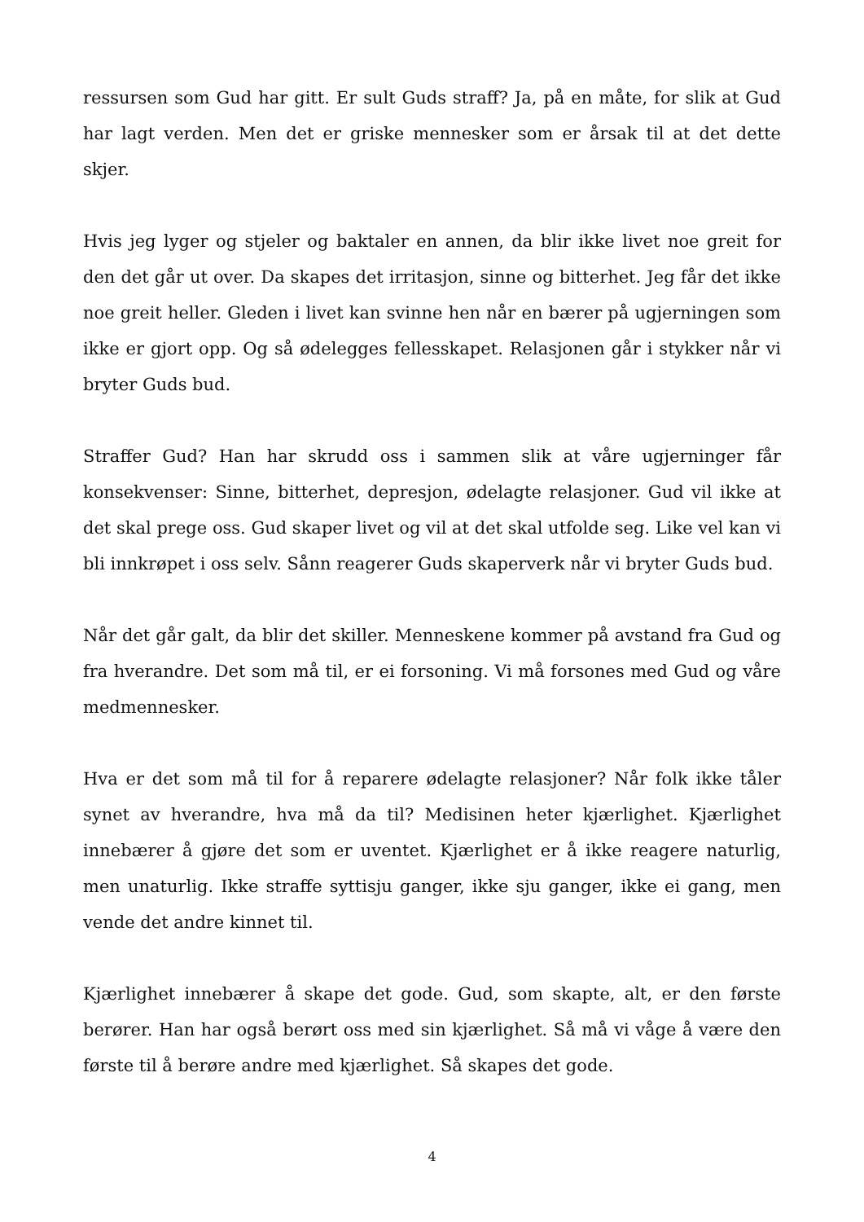ressursen som Gud har gitt. Er sult Guds straff? Ja, på en måte, for slik at Gud har lagt verden. Men det er griske mennesker som er årsak til at det dette skjer.
Hvis jeg lyger og stjeler og baktaler en annen, da blir ikke livet noe greit for den det går ut over. Da skapes det irritasjon, sinne og bitterhet. Jeg får det ikke noe greit heller. Gleden i livet kan svinne hen når en bærer på ugjerningen som ikke er gjort opp. Og så ødelegges fellesskapet. Relasjonen går i stykker når vi bryter Guds bud.
Straffer Gud? Han har skrudd oss i sammen slik at våre ugjerninger får konsekvenser: Sinne, bitterhet, depresjon, ødelagte relasjoner. Gud vil ikke at det skal prege oss. Gud skaper livet og vil at det skal utfolde seg. Like vel kan vi bli innkrøpet i oss selv. Sånn reagerer Guds skaperverk når vi bryter Guds bud.
Når det går galt, da blir det skiller. Menneskene kommer på avstand fra Gud og fra hverandre. Det som må til, er ei forsoning. Vi må forsones med Gud og våre medmennesker.
Hva er det som må til for å reparere ødelagte relasjoner? Når folk ikke tåler synet av hverandre, hva må da til? Medisinen heter kjærlighet. Kjærlighet innebærer å gjøre det som er uventet. Kjærlighet er å ikke reagere naturlig, men unaturlig. Ikke straffe syttisju ganger, ikke sju ganger, ikke ei gang, men vende det andre kinnet til.
Kjærlighet innebærer å skape det gode. Gud, som skapte, alt, er den første berører. Han har også berørt oss med sin kjærlighet. Så må vi våge å være den første til å berøre andre med kjærlighet. Så skapes det gode.
4